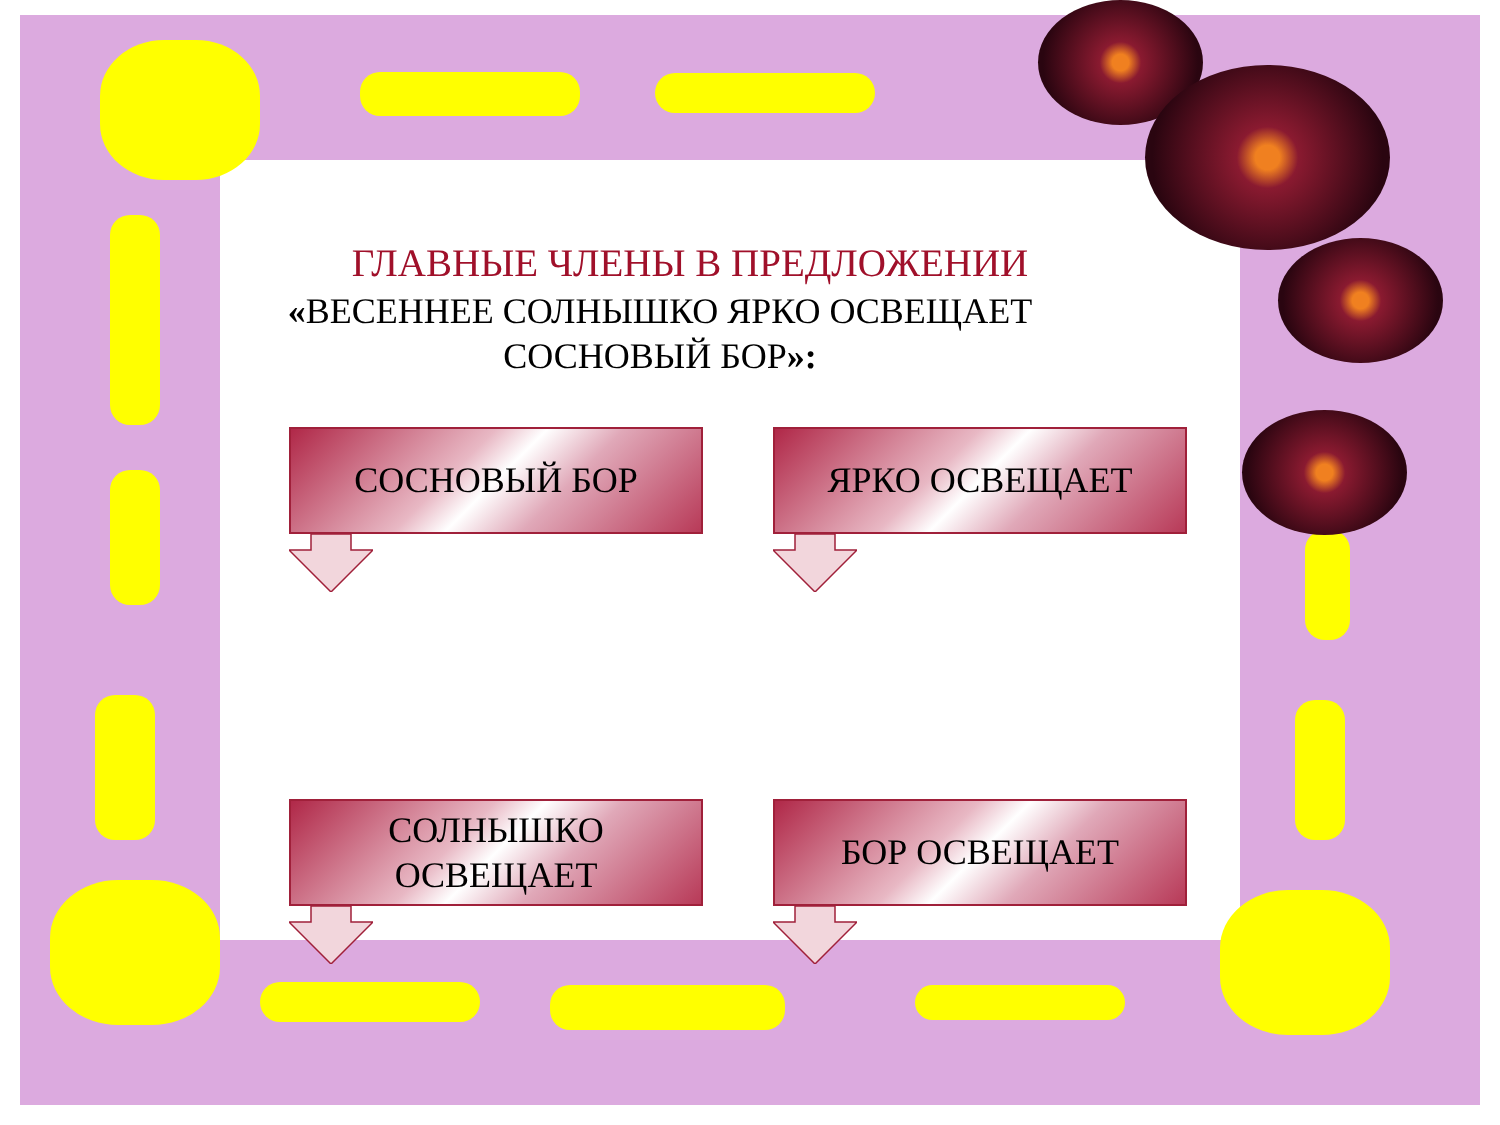ГЛАВНЫЕ ЧЛЕНЫ В ПРЕДЛОЖЕНИИ
«ВЕСЕННЕЕ СОЛНЫШКО ЯРКО ОСВЕЩАЕТ
СОСНОВЫЙ БОР»:
СОСНОВЫЙ БОР
ЯРКО ОСВЕЩАЕТ
СОЛНЫШКО
ОСВЕЩАЕТ
БОР ОСВЕЩАЕТ